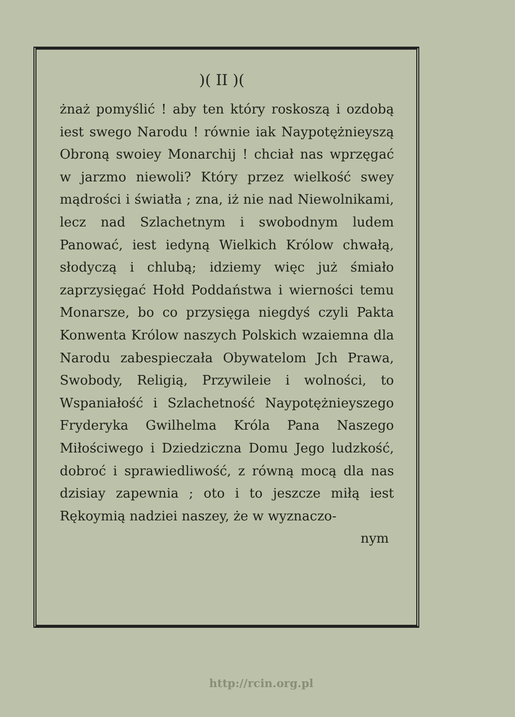)( II )(
żnaż pomyślić ! aby ten który roskoszą i ozdobą iest swego Narodu ! równie iak Naypotężnieyszą Obroną swoiey Monarchij ! chciał nas wprzęgać w jarzmo niewoli? Który przez wielkość swey mądrości i światła ; zna, iż nie nad Niewolnikami, lecz nad Szlachetnym i swobodnym ludem Panować, iest iedyną Wielkich Królow chwałą, słodyczą i chlubą; idziemy więc już śmiało zaprzysięgać Hołd Poddaństwa i wierności temu Monarsze, bo co przysięga niegdyś czyli Pakta Konwenta Królow naszych Polskich wzaiemna dla Narodu zabespieczała Obywatelom Jch Prawa, Swobody, Religią, Przywileie i wolności, to Wspaniałość i Szlachetność Naypotężnieyszego Fryderyka Gwilhelma Króla Pana Naszego Miłościwego i Dziedziczna Domu Jego ludzkość, dobroć i sprawiedliwość, z równą mocą dla nas dzisiay zapewnia ; oto i to jeszcze miłą iest Rękoymią nadziei naszey, że w wyznaczo-
nym
http://rcin.org.pl